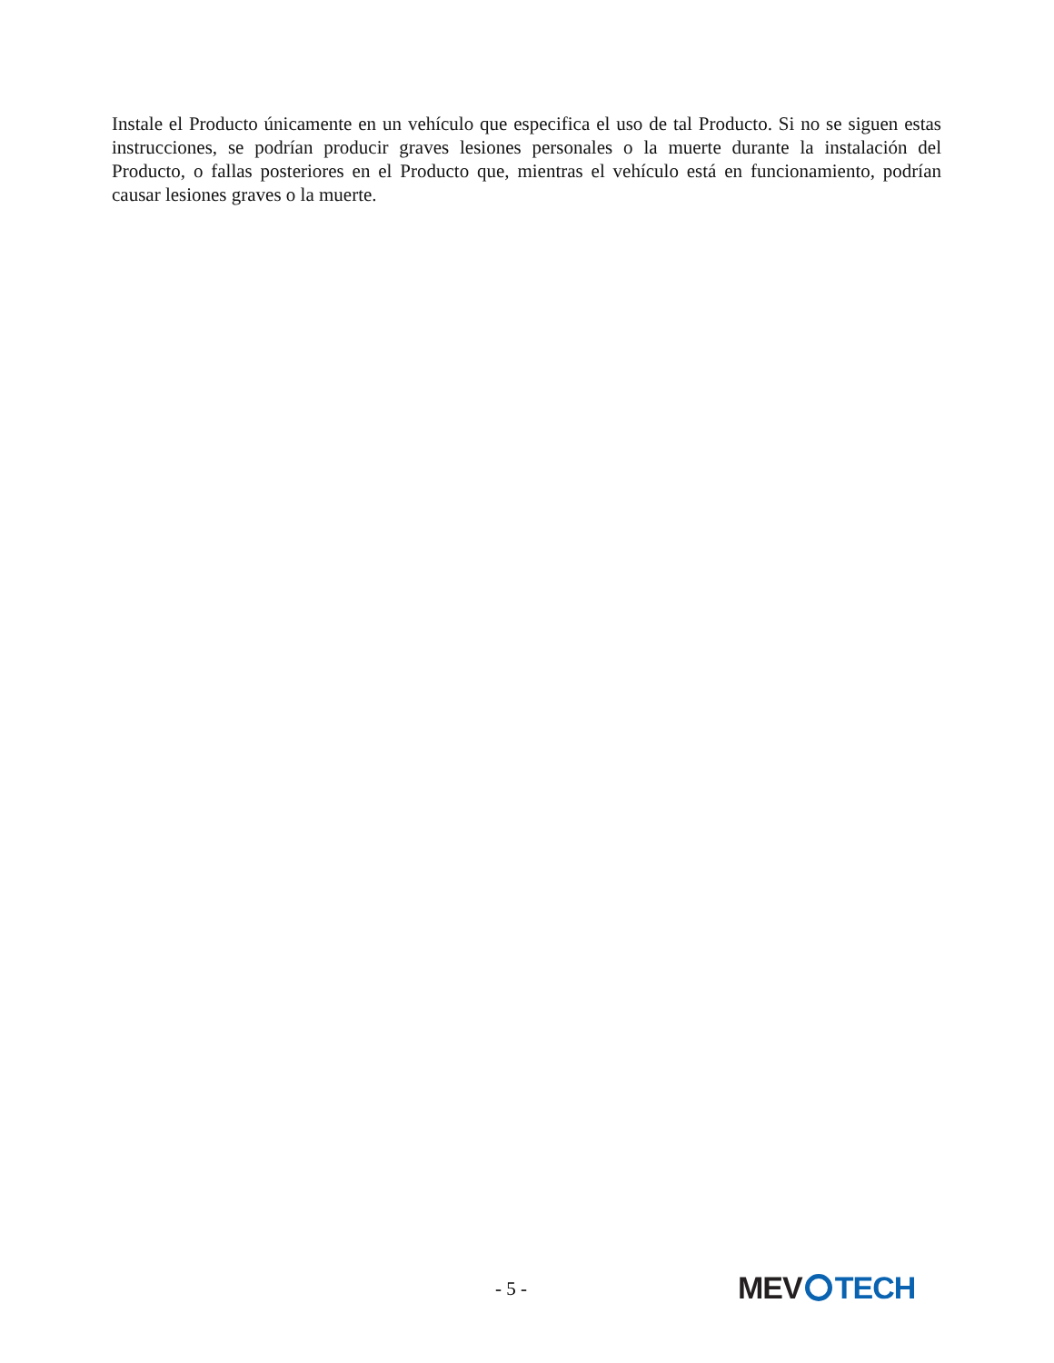Instale el Producto únicamente en un vehículo que especifica el uso de tal Producto. Si no se siguen estas instrucciones, se podrían producir graves lesiones personales o la muerte durante la instalación del Producto, o fallas posteriores en el Producto que, mientras el vehículo está en funcionamiento, podrían causar lesiones graves o la muerte.
- 5 - MEV TECH